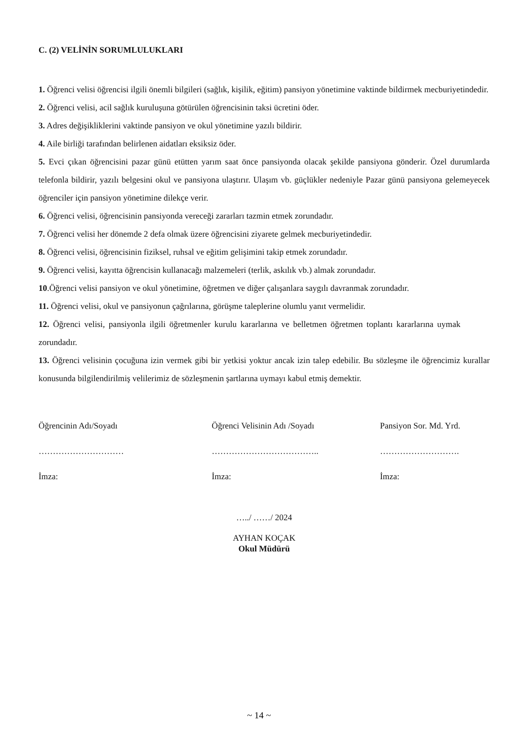C. (2) VELİNİN SORUMLULUKLARI
1. Öğrenci velisi öğrencisi ilgili önemli bilgileri (sağlık, kişilik, eğitim) pansiyon yönetimine vaktinde bildirmek mecburiyetindedir.
2. Öğrenci velisi, acil sağlık kuruluşuna götürülen öğrencisinin taksi ücretini öder.
3. Adres değişikliklerini vaktinde pansiyon ve okul yönetimine yazılı bildirir.
4. Aile birliği tarafından belirlenen aidatları eksiksiz öder.
5. Evci çıkan öğrencisini pazar günü etütten yarım saat önce pansiyonda olacak şekilde pansiyona gönderir. Özel durumlarda telefonla bildirir, yazılı belgesini okul ve pansiyona ulaştırır. Ulaşım vb. güçlükler nedeniyle Pazar günü pansiyona gelemeyecek öğrenciler için pansiyon yönetimine dilekçe verir.
6. Öğrenci velisi, öğrencisinin pansiyonda vereceği zararları tazmin etmek zorundadır.
7. Öğrenci velisi her dönemde 2 defa olmak üzere öğrencisini ziyarete gelmek mecburiyetindedir.
8. Öğrenci velisi, öğrencisinin fiziksel, ruhsal ve eğitim gelişimini takip etmek zorundadır.
9. Öğrenci velisi, kayıtta öğrencisin kullanacağı malzemeleri (terlik, askılık vb.) almak zorundadır.
10.Öğrenci velisi pansiyon ve okul yönetimine, öğretmen ve diğer çalışanlara saygılı davranmak zorundadır.
11. Öğrenci velisi, okul ve pansiyonun çağrılarına, görüşme taleplerine olumlu yanıt vermelidir.
12. Öğrenci velisi, pansiyonla ilgili öğretmenler kurulu kararlarına ve belletmen öğretmen toplantı kararlarına uymak zorundadır.
13. Öğrenci velisinin çocuğuna izin vermek gibi bir yetkisi yoktur ancak izin talep edebilir. Bu sözleşme ile öğrencimiz kurallar konusunda bilgilendirilmiş velilerimiz de sözleşmenin şartlarına uymayı kabul etmiş demektir.
Öğrencinin Adı/Soyadı
…………………………
İmza:
Öğrenci Velisinin Adı /Soyadı
………………………………..
İmza:
Pansiyon Sor. Md. Yrd.
……………………….
İmza:
…../ ……/ 2024
AYHAN KOÇAK
Okul Müdürü
~ 14 ~